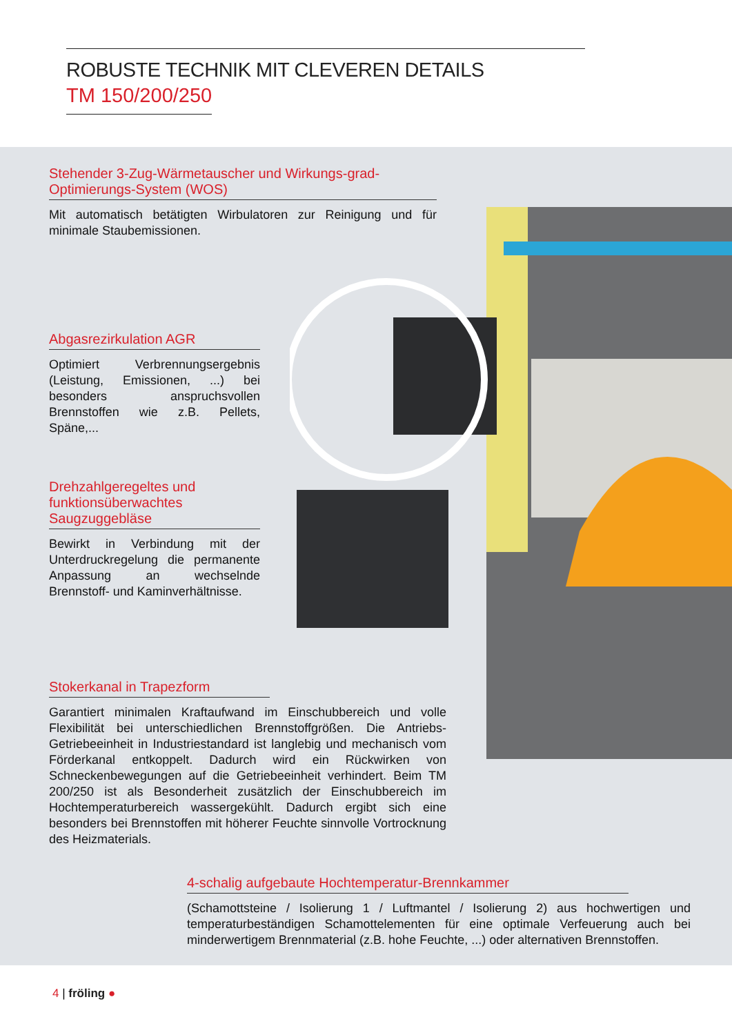ROBUSTE TECHNIK MIT CLEVEREN DETAILS
TM 150/200/250
Stehender 3-Zug-Wärmetauscher und Wirkungs-grad-Optimierungs-System (WOS)
Mit automatisch betätigten Wirbulatoren zur Reinigung und für minimale Staubemissionen.
Abgasrezirkulation AGR
Optimiert Verbrennungsergebnis (Leistung, Emissionen, ...) bei besonders anspruchsvollen Brennstoffen wie z.B. Pellets, Späne,...
Drehzahlgeregeltes und funktionsüberwachtes Saugzuggebläse
Bewirkt in Verbindung mit der Unterdruckregelung die permanente Anpassung an wechselnde Brennstoff- und Kaminverhältnisse.
Stokerkanal in Trapezform
Garantiert minimalen Kraftaufwand im Einschubbereich und volle Flexibilität bei unterschiedlichen Brennstoffgrößen. Die Antriebs-Getriebeeinheit in Industriestandard ist langlebig und mechanisch vom Förderkanal entkoppelt. Dadurch wird ein Rückwirken von Schneckenbewegungen auf die Getriebeeinheit verhindert. Beim TM 200/250 ist als Besonderheit zusätzlich der Einschubbereich im Hochtemperaturbereich wassergekühlt. Dadurch ergibt sich eine besonders bei Brennstoffen mit höherer Feuchte sinnvolle Vortrocknung des Heizmaterials.
4-schalig aufgebaute Hochtemperatur-Brennkammer
(Schamottsteine / Isolierung 1 / Luftmantel / Isolierung 2) aus hochwertigen und temperaturbeständigen Schamottelementen für eine optimale Verfeuerung auch bei minderwertigem Brennmaterial (z.B. hohe Feuchte, ...) oder alternativen Brennstoffen.
4 | fröling ●